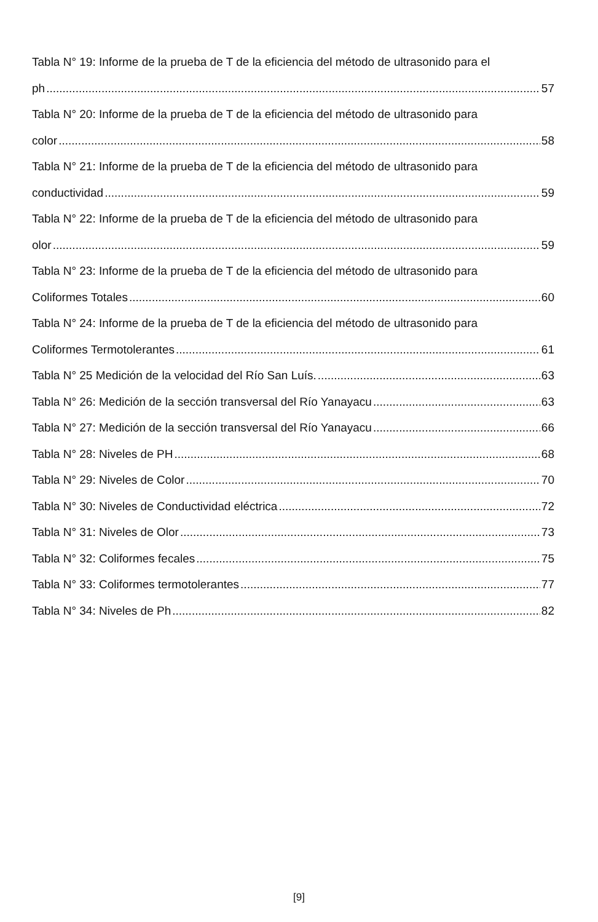Tabla N° 19: Informe de la prueba de T de la eficiencia del método de ultrasonido para el
ph 57
Tabla N° 20: Informe de la prueba de T de la eficiencia del método de ultrasonido para
color 58
Tabla N° 21: Informe de la prueba de T de la eficiencia del método de ultrasonido para
conductividad 59
Tabla N° 22: Informe de la prueba de T de la eficiencia del método de ultrasonido para
olor 59
Tabla N° 23: Informe de la prueba de T de la eficiencia del método de ultrasonido para
Coliformes Totales 60
Tabla N° 24: Informe de la prueba de T de la eficiencia del método de ultrasonido para
Coliformes Termotolerantes 61
Tabla N° 25 Medición de la velocidad del Río San Luís. 63
Tabla N° 26: Medición de la sección transversal del Río Yanayacu 63
Tabla N° 27: Medición de la sección transversal del Río Yanayacu 66
Tabla N° 28: Niveles de PH 68
Tabla N° 29: Niveles de Color 70
Tabla N° 30: Niveles de Conductividad eléctrica 72
Tabla N° 31: Niveles de Olor 73
Tabla N° 32: Coliformes fecales 75
Tabla N° 33: Coliformes termotolerantes 77
Tabla N° 34: Niveles de Ph 82
[9]